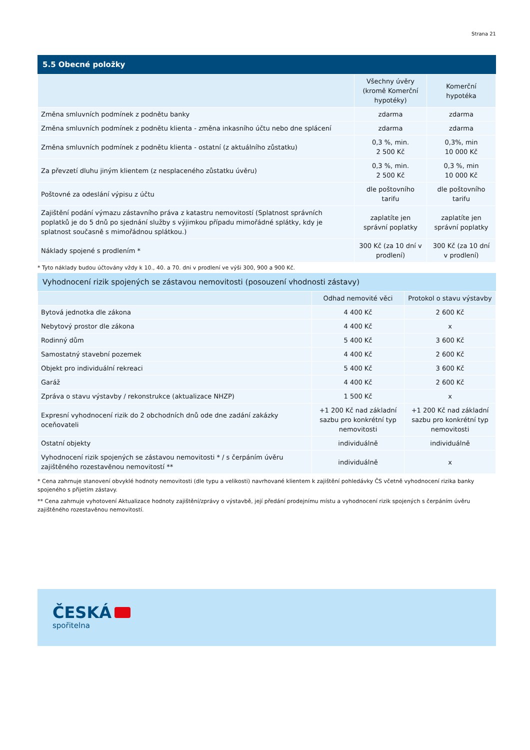Strana 21
5.5 Obecné položky
| | Všechny úvěry (kromě Komerční hypotéky) | Komerční hypotéka |
| --- | --- | --- |
| Změna smluvních podmínek z podnětu banky | zdarma | zdarma |
| Změna smluvních podmínek z podnětu klienta - změna inkasního účtu nebo dne splácení | zdarma | zdarma |
| Změna smluvních podmínek z podnětu klienta - ostatní (z aktuálního zůstatku) | 0,3 %, min. 2 500 Kč | 0,3%, min 10 000 Kč |
| Za převzetí dluhu jiným klientem (z nesplaceného zůstatku úvěru) | 0,3 %, min. 2 500 Kč | 0,3 %, min 10 000 Kč |
| Poštovné za odeslání výpisu z účtu | dle poštovního tarifu | dle poštovního tarifu |
| Zajištění podání výmazu zástavního práva z katastru nemovitostí (Splatnost správních poplatků je do 5 dnů po sjednání služby s výjimkou případu mimořádné splátky, kdy je splatnost současně s mimořádnou splátkou.) | zaplatíte jen správní poplatky | zaplatíte jen správní poplatky |
| Náklady spojené s prodlením * | 300 Kč (za 10 dní v prodlení) | 300 Kč (za 10 dní v prodlení) |
* Tyto náklady budou účtovány vždy k 10., 40. a 70. dni v prodlení ve výši 300, 900 a 900 Kč.
Vyhodnocení rizik spojených se zástavou nemovitosti (posouzení vhodnosti zástavy)
| | Odhad nemovité věci | Protokol o stavu výstavby |
| --- | --- | --- |
| Bytová jednotka dle zákona | 4 400 Kč | 2 600 Kč |
| Nebytový prostor dle zákona | 4 400 Kč | x |
| Rodinný dům | 5 400 Kč | 3 600 Kč |
| Samostatný stavební pozemek | 4 400 Kč | 2 600 Kč |
| Objekt pro individuální rekreaci | 5 400 Kč | 3 600 Kč |
| Garáž | 4 400 Kč | 2 600 Kč |
| Zpráva o stavu výstavby / rekonstrukce (aktualizace NHZP) | 1 500 Kč | x |
| Expresní vyhodnocení rizik do 2 obchodních dnů ode dne zadání zakázky oceňovateli | +1 200 Kč nad základní sazbu pro konkrétní typ nemovitosti | +1 200 Kč nad základní sazbu pro konkrétní typ nemovitosti |
| Ostatní objekty | individuálně | individuálně |
| Vyhodnocení rizik spojených se zástavou nemovitosti * / s čerpáním úvěru zajištěného rozestavěnou nemovitostí ** | individuálně | x |
* Cena zahrnuje stanovení obvyklé hodnoty nemovitosti (dle typu a velikosti) navrhované klientem k zajištění pohledávky ČS včetně vyhodnocení rizika banky spojeného s přijetím zástavy.
** Cena zahrnuje vyhotovení Aktualizace hodnoty zajištění/zprávy o výstavbě, její předání prodejnímu místu a vyhodnocení rizik spojených s čerpáním úvěru zajištěného rozestavěnou nemovitostí.
ČESKÁ
spořitelna